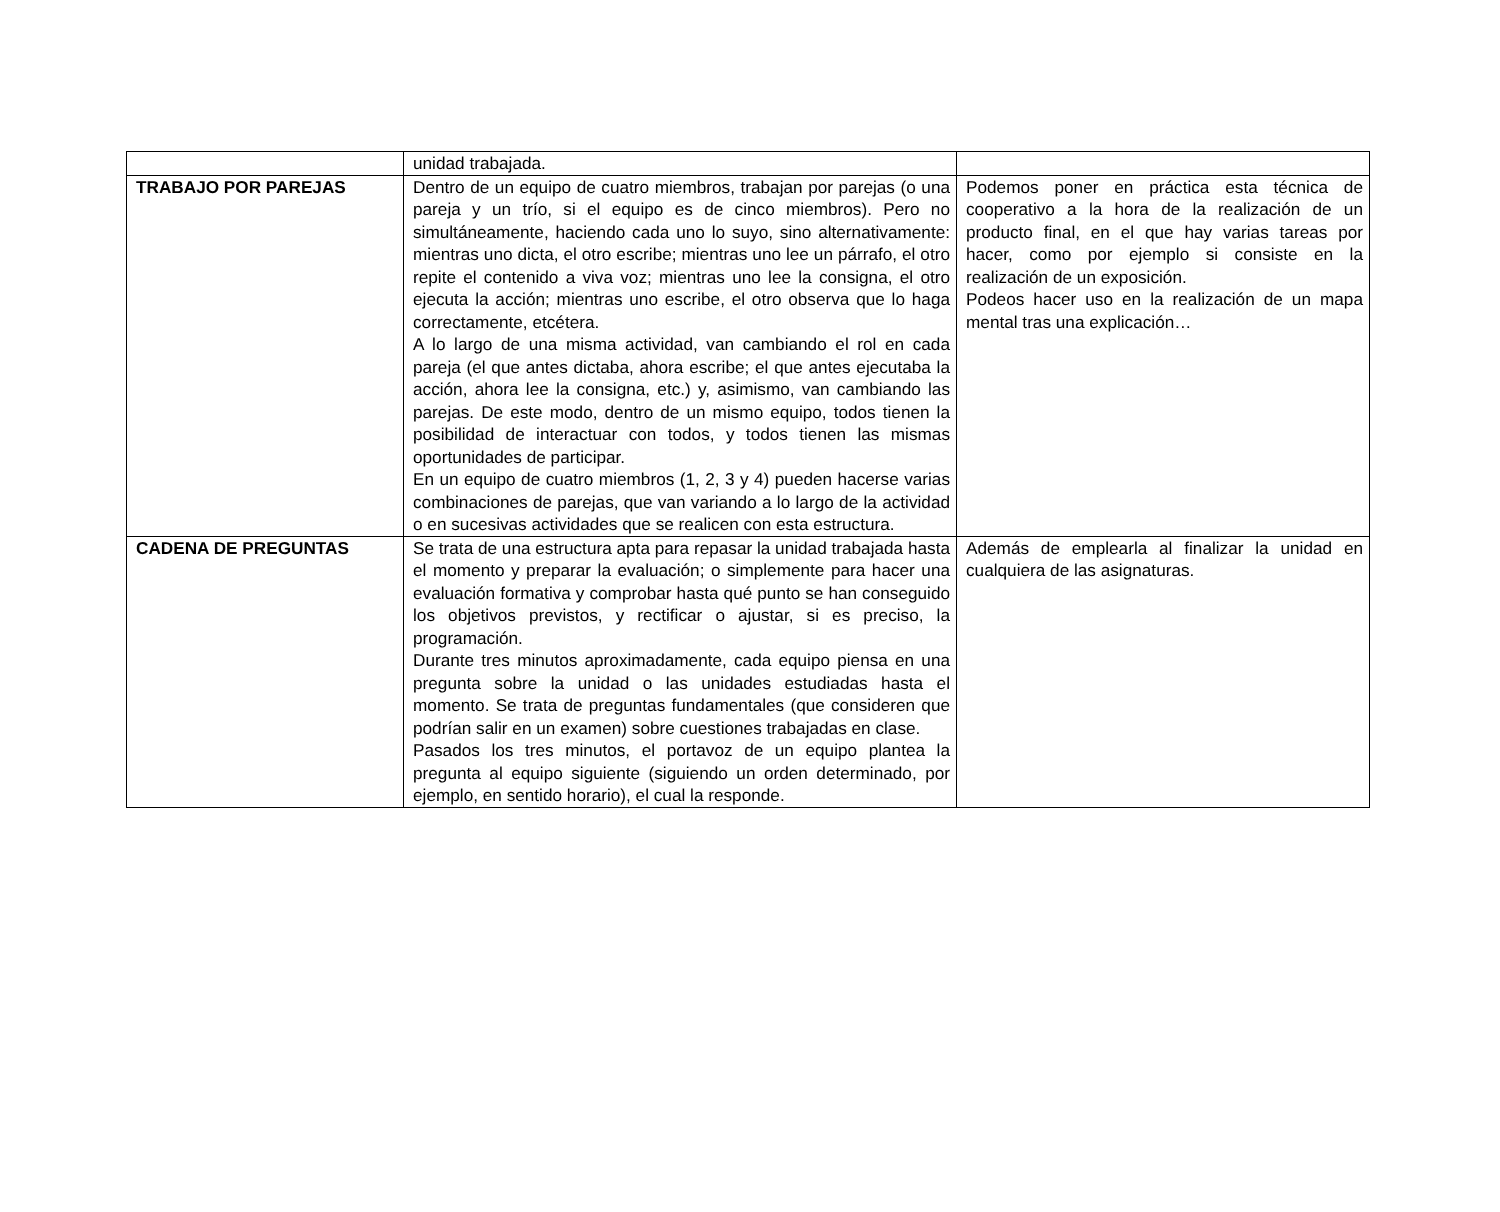| | unidad trabajada. | |
| TRABAJO POR PAREJAS | Dentro de un equipo de cuatro miembros, trabajan por parejas (o una pareja y un trío, si el equipo es de cinco miembros). Pero no simultáneamente, haciendo cada uno lo suyo, sino alternativamente: mientras uno dicta, el otro escribe; mientras uno lee un párrafo, el otro repite el contenido a viva voz; mientras uno lee la consigna, el otro ejecuta la acción; mientras uno escribe, el otro observa que lo haga correctamente, etcétera. A lo largo de una misma actividad, van cambiando el rol en cada pareja (el que antes dictaba, ahora escribe; el que antes ejecutaba la acción, ahora lee la consigna, etc.) y, asimismo, van cambiando las parejas. De este modo, dentro de un mismo equipo, todos tienen la posibilidad de interactuar con todos, y todos tienen las mismas oportunidades de participar. En un equipo de cuatro miembros (1, 2, 3 y 4) pueden hacerse varias combinaciones de parejas, que van variando a lo largo de la actividad o en sucesivas actividades que se realicen con esta estructura. | Podemos poner en práctica esta técnica de cooperativo a la hora de la realización de un producto final, en el que hay varias tareas por hacer, como por ejemplo si consiste en la realización de un exposición. Podeos hacer uso en la realización de un mapa mental tras una explicación… |
| CADENA DE PREGUNTAS | Se trata de una estructura apta para repasar la unidad trabajada hasta el momento y preparar la evaluación; o simplemente para hacer una evaluación formativa y comprobar hasta qué punto se han conseguido los objetivos previstos, y rectificar o ajustar, si es preciso, la programación. Durante tres minutos aproximadamente, cada equipo piensa en una pregunta sobre la unidad o las unidades estudiadas hasta el momento. Se trata de preguntas fundamentales (que consideren que podrían salir en un examen) sobre cuestiones trabajadas en clase. Pasados los tres minutos, el portavoz de un equipo plantea la pregunta al equipo siguiente (siguiendo un orden determinado, por ejemplo, en sentido horario), el cual la responde. | Además de emplearla al finalizar la unidad en cualquiera de las asignaturas. |